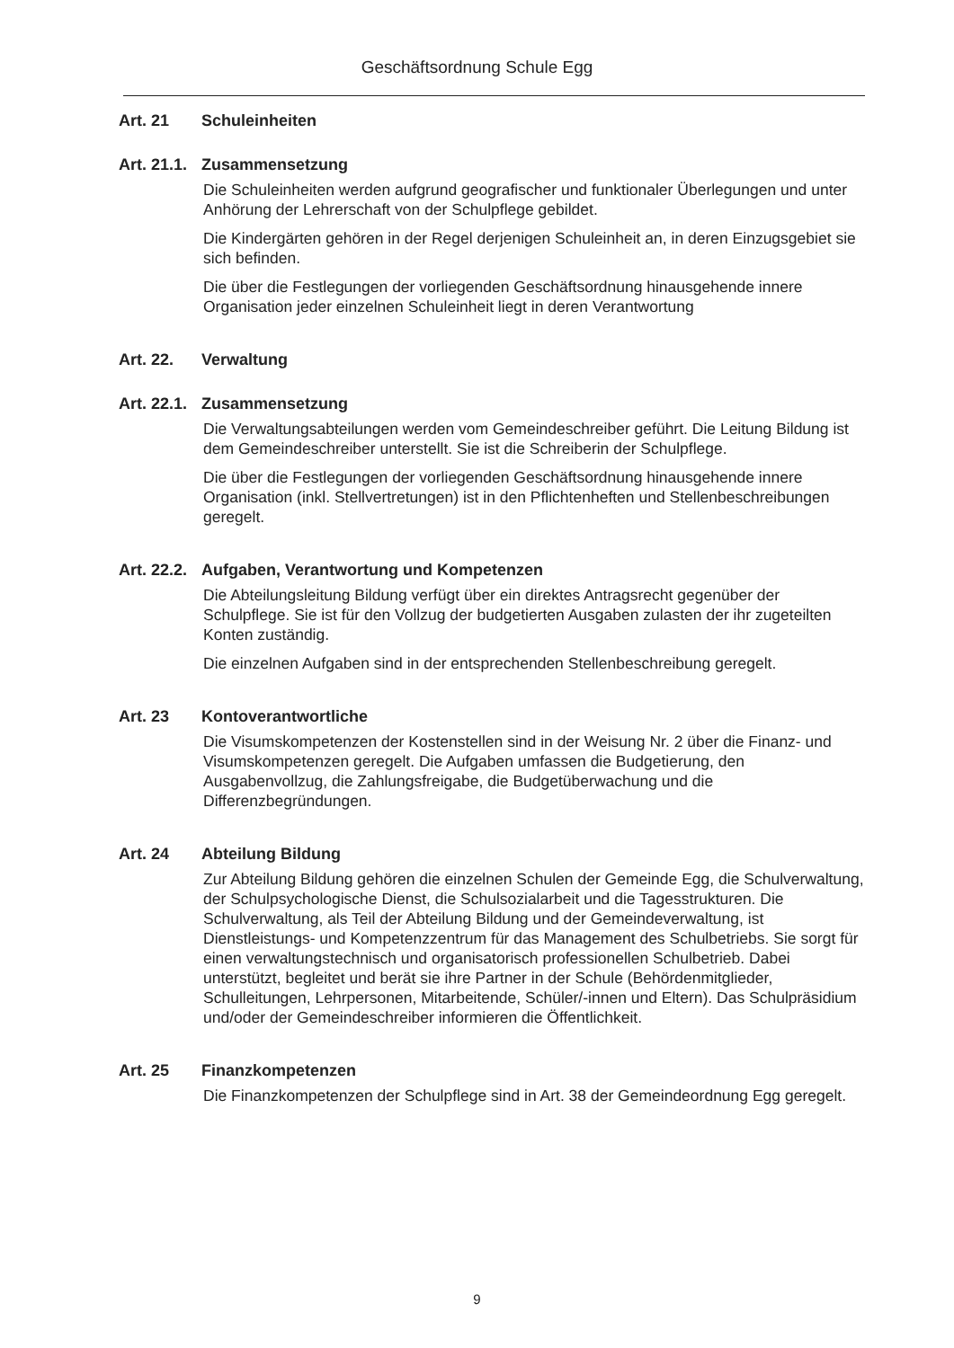Geschäftsordnung Schule Egg
Art. 21 Schuleinheiten
Art. 21.1. Zusammensetzung
Die Schuleinheiten werden aufgrund geografischer und funktionaler Überlegungen und unter Anhörung der Lehrerschaft von der Schulpflege gebildet.
Die Kindergärten gehören in der Regel derjenigen Schuleinheit an, in deren Einzugsgebiet sie sich befinden.
Die über die Festlegungen der vorliegenden Geschäftsordnung hinausgehende innere Organisation jeder einzelnen Schuleinheit liegt in deren Verantwortung
Art. 22. Verwaltung
Art. 22.1. Zusammensetzung
Die Verwaltungsabteilungen werden vom Gemeindeschreiber geführt. Die Leitung Bildung ist dem Gemeindeschreiber unterstellt. Sie ist die Schreiberin der Schulpflege.
Die über die Festlegungen der vorliegenden Geschäftsordnung hinausgehende innere Organisation (inkl. Stellvertretungen) ist in den Pflichtenheften und Stellenbeschreibungen geregelt.
Art. 22.2. Aufgaben, Verantwortung und Kompetenzen
Die Abteilungsleitung Bildung verfügt über ein direktes Antragsrecht gegenüber der Schulpflege. Sie ist für den Vollzug der budgetierten Ausgaben zulasten der ihr zugeteilten Konten zuständig.
Die einzelnen Aufgaben sind in der entsprechenden Stellenbeschreibung geregelt.
Art. 23 Kontoverantwortliche
Die Visumskompetenzen der Kostenstellen sind in der Weisung Nr. 2 über die Finanz- und Visumskompetenzen geregelt. Die Aufgaben umfassen die Budgetierung, den Ausgabenvollzug, die Zahlungsfreigabe, die Budgetüberwachung und die Differenzbegründungen.
Art. 24 Abteilung Bildung
Zur Abteilung Bildung gehören die einzelnen Schulen der Gemeinde Egg, die Schulverwaltung, der Schulpsychologische Dienst, die Schulsozialarbeit und die Tagesstrukturen. Die Schulverwaltung, als Teil der Abteilung Bildung und der Gemeindeverwaltung, ist Dienstleistungs- und Kompetenzzentrum für das Management des Schulbetriebs. Sie sorgt für einen verwaltungstechnisch und organisatorisch professionellen Schulbetrieb. Dabei unterstützt, begleitet und berät sie ihre Partner in der Schule (Behördenmitglieder, Schulleitungen, Lehrpersonen, Mitarbeitende, Schüler/-innen und Eltern). Das Schulpräsidium und/oder der Gemeindeschreiber informieren die Öffentlichkeit.
Art. 25 Finanzkompetenzen
Die Finanzkompetenzen der Schulpflege sind in Art. 38 der Gemeindeordnung Egg geregelt.
9